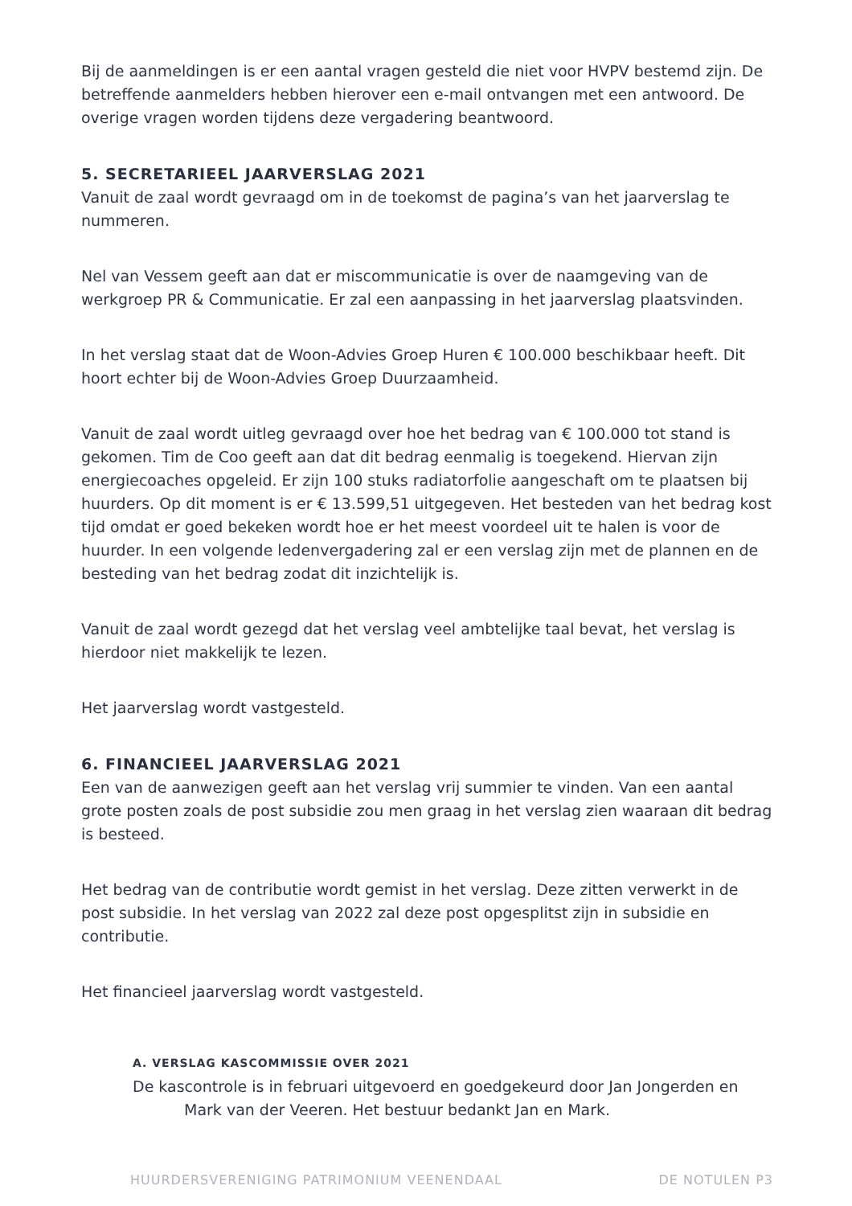Bij de aanmeldingen is er een aantal vragen gesteld die niet voor HVPV bestemd zijn. De betreffende aanmelders hebben hierover een e-mail ontvangen met een antwoord. De overige vragen worden tijdens deze vergadering beantwoord.
5. SECRETARIEEL JAARVERSLAG 2021
Vanuit de zaal wordt gevraagd om in de toekomst de pagina’s van het jaarverslag te nummeren.
Nel van Vessem geeft aan dat er miscommunicatie is over de naamgeving van de werkgroep PR & Communicatie. Er zal een aanpassing in het jaarverslag plaatsvinden.
In het verslag staat dat de Woon-Advies Groep Huren € 100.000 beschikbaar heeft. Dit hoort echter bij de Woon-Advies Groep Duurzaamheid.
Vanuit de zaal wordt uitleg gevraagd over hoe het bedrag van € 100.000 tot stand is gekomen. Tim de Coo geeft aan dat dit bedrag eenmalig is toegekend. Hiervan zijn energiecoaches opgeleid. Er zijn 100 stuks radiatorfolie aangeschaft om te plaatsen bij huurders. Op dit moment is er € 13.599,51 uitgegeven. Het besteden van het bedrag kost tijd omdat er goed bekeken wordt hoe er het meest voordeel uit te halen is voor de huurder. In een volgende ledenvergadering zal er een verslag zijn met de plannen en de besteding van het bedrag zodat dit inzichtelijk is.
Vanuit de zaal wordt gezegd dat het verslag veel ambtelijke taal bevat, het verslag is hierdoor niet makkelijk te lezen.
Het jaarverslag wordt vastgesteld.
6. FINANCIEEL JAARVERSLAG 2021
Een van de aanwezigen geeft aan het verslag vrij summier te vinden. Van een aantal grote posten zoals de post subsidie zou men graag in het verslag zien waaraan dit bedrag is besteed.
Het bedrag van de contributie wordt gemist in het verslag. Deze zitten verwerkt in de post subsidie. In het verslag van 2022 zal deze post opgesplitst zijn in subsidie en contributie.
Het financieel jaarverslag wordt vastgesteld.
A. VERSLAG KASCOMMISSIE OVER 2021
De kascontrole is in februari uitgevoerd en goedgekeurd door Jan Jongerden en
Mark van der Veeren. Het bestuur bedankt Jan en Mark.
HUURDERSVERENIGING PATRIMONIUM VEENENDAAL DE NOTULEN P3